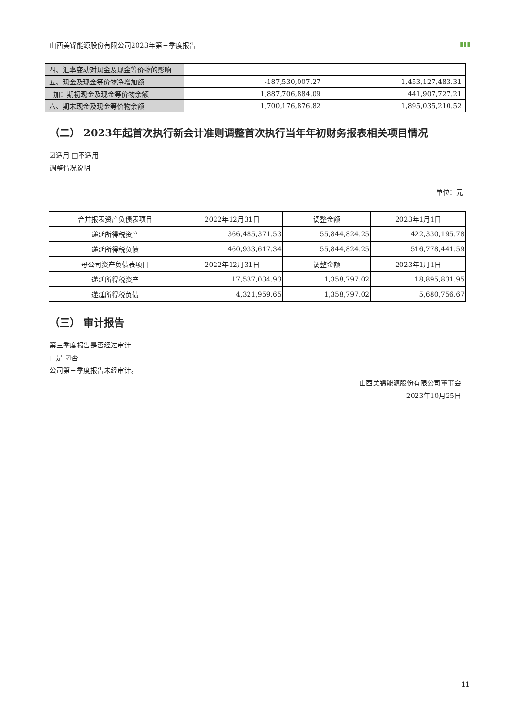山西美锦能源股份有限公司2023年第三季度报告 ▮▮▮
| 四、汇率变动对现金及现金等价物的影响 | | |
| 五、现金及现金等价物净增加额 | -187,530,007.27 | 1,453,127,483.31 |
| 加：期初现金及现金等价物余额 | 1,887,706,884.09 | 441,907,727.21 |
| 六、期末现金及现金等价物余额 | 1,700,176,876.82 | 1,895,035,210.52 |
（二） 2023年起首次执行新会计准则调整首次执行当年年初财务报表相关项目情况
☑适用 □不适用
调整情况说明
单位：元
| 合并报表资产负债表项目 | 2022年12月31日 | 调整金额 | 2023年1月1日 |
| 递延所得税资产 | 366,485,371.53 | 55,844,824.25 | 422,330,195.78 |
| 递延所得税负债 | 460,933,617.34 | 55,844,824.25 | 516,778,441.59 |
| 母公司资产负债表项目 | 2022年12月31日 | 调整金额 | 2023年1月1日 |
| 递延所得税资产 | 17,537,034.93 | 1,358,797.02 | 18,895,831.95 |
| 递延所得税负债 | 4,321,959.65 | 1,358,797.02 | 5,680,756.67 |
（三） 审计报告
第三季度报告是否经过审计
□是 ☑否
公司第三季度报告未经审计。
山西美锦能源股份有限公司董事会
2023年10月25日
11